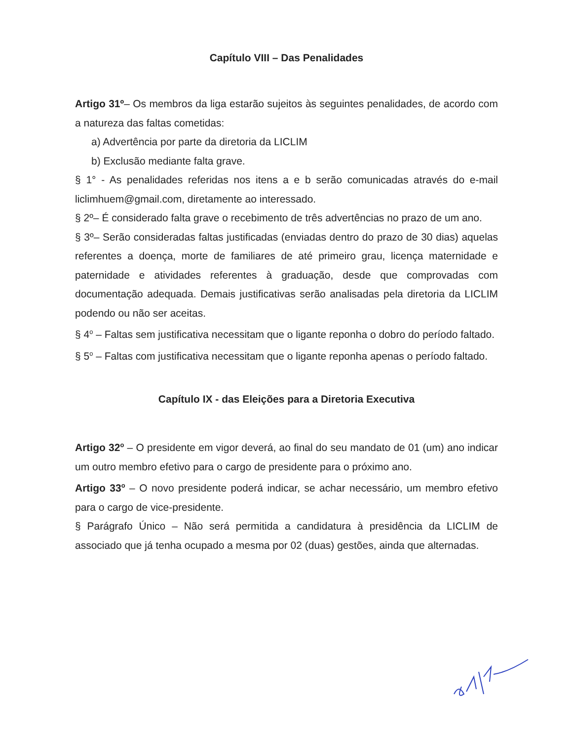Capítulo VIII – Das Penalidades
Artigo 31º– Os membros da liga estarão sujeitos às seguintes penalidades, de acordo com a natureza das faltas cometidas:
a) Advertência por parte da diretoria da LICLIM
b) Exclusão mediante falta grave.
§ 1° - As penalidades referidas nos itens a e b serão comunicadas através do e-mail liclimhuem@gmail.com, diretamente ao interessado.
§ 2º– É considerado falta grave o recebimento de três advertências no prazo de um ano.
§ 3º– Serão consideradas faltas justificadas (enviadas dentro do prazo de 30 dias) aquelas referentes a doença, morte de familiares de até primeiro grau, licença maternidade e paternidade e atividades referentes à graduação, desde que comprovadas com documentação adequada. Demais justificativas serão analisadas pela diretoria da LICLIM podendo ou não ser aceitas.
§ 4<sup>o</sup> – Faltas sem justificativa necessitam que o ligante reponha o dobro do período faltado.
§ 5<sup>o</sup> – Faltas com justificativa necessitam que o ligante reponha apenas o período faltado.
Capítulo IX - das Eleições para a Diretoria Executiva
Artigo 32<sup>o</sup> – O presidente em vigor deverá, ao final do seu mandato de 01 (um) ano indicar um outro membro efetivo para o cargo de presidente para o próximo ano.
Artigo 33<sup>o</sup> – O novo presidente poderá indicar, se achar necessário, um membro efetivo para o cargo de vice-presidente.
§ Parágrafo Único – Não será permitida a candidatura à presidência da LICLIM de associado que já tenha ocupado a mesma por 02 (duas) gestões, ainda que alternadas.